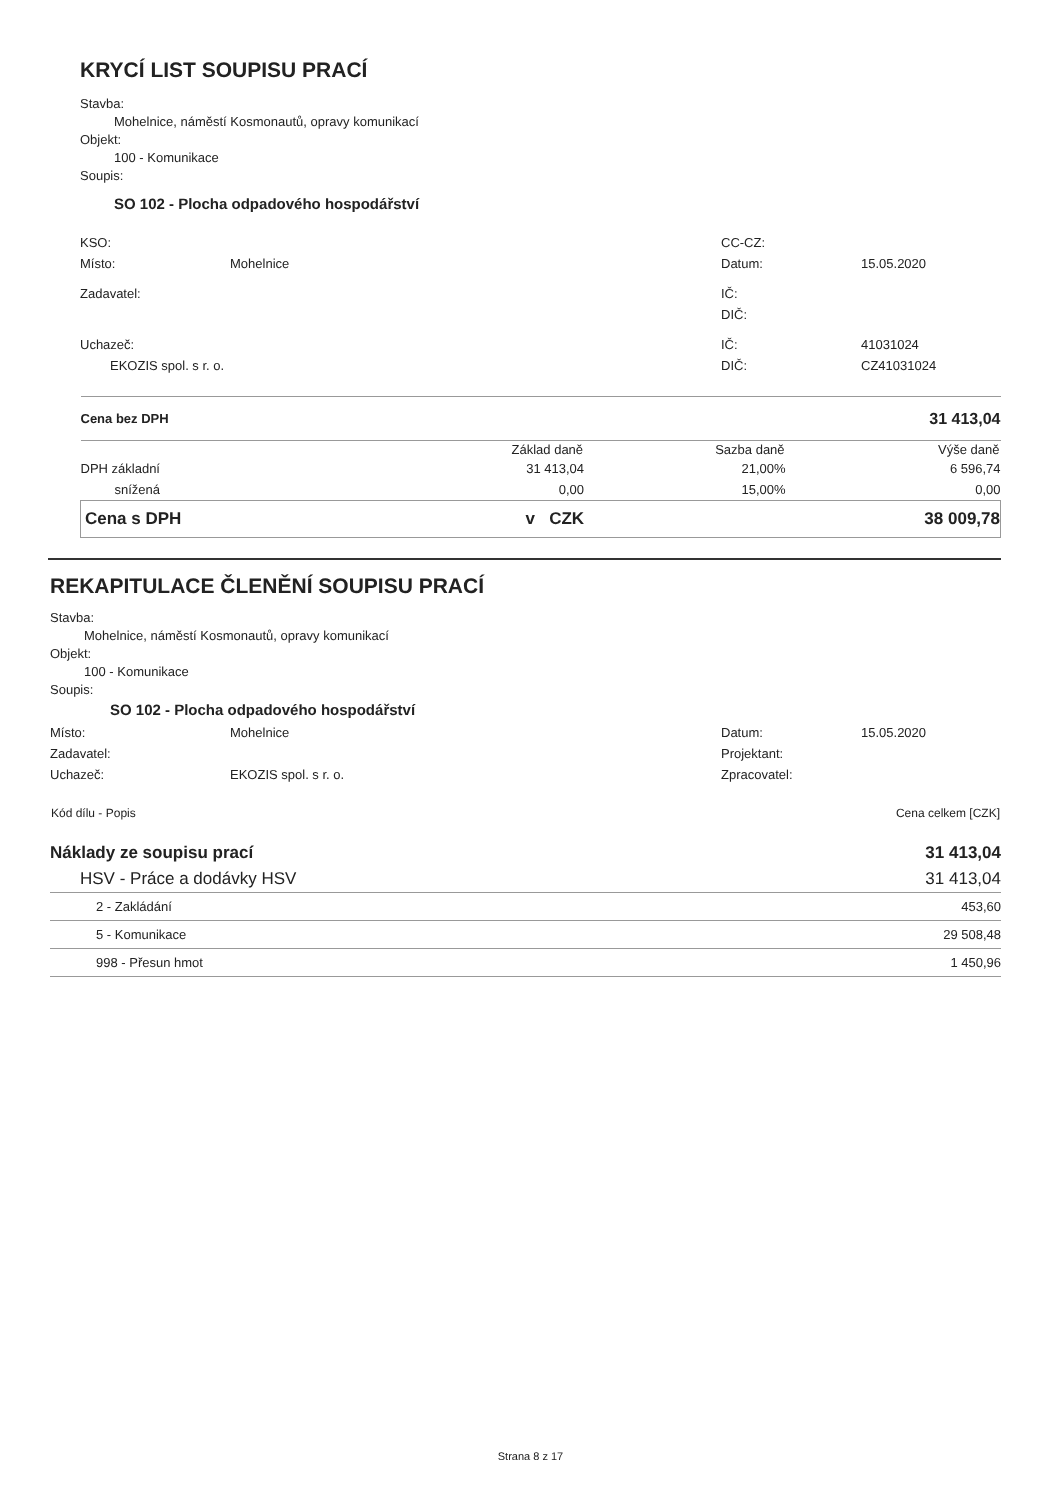KRYCÍ LIST SOUPISU PRACÍ
Stavba:
Mohelnice, náměstí Kosmonautů, opravy komunikací
Objekt:
100 - Komunikace
Soupis:
SO 102 - Plocha odpadového hospodářství
| KSO: | | CC-CZ: | |
| Místo: | Mohelnice | Datum: | 15.05.2020 |
| Zadavatel: | | IČ: | |
| | | DIČ: | |
| Uchazeč: | | IČ: | 41031024 |
| EKOZIS spol. s r. o. | | DIČ: | CZ41031024 |
| Cena bez DPH | | | 31 413,04 |
| | Základ daně | Sazba daně | Výše daně |
| DPH základní | 31 413,04 | 21,00% | 6 596,74 |
| snížená | 0,00 | 15,00% | 0,00 |
| Cena s DPH | v CZK | | 38 009,78 |
REKAPITULACE ČLENĚNÍ SOUPISU PRACÍ
Stavba:
Mohelnice, náměstí Kosmonautů, opravy komunikací
Objekt:
100 - Komunikace
Soupis:
SO 102 - Plocha odpadového hospodářství
| Místo: | Mohelnice | Datum: | 15.05.2020 |
| Zadavatel: | | Projektant: | |
| Uchazeč: | EKOZIS spol. s r. o. | Zpracovatel: | |
| Kód dílu - Popis | Cena celkem [CZK] |
| --- | --- |
| Náklady ze soupisu prací | 31 413,04 |
| HSV - Práce a dodávky HSV | 31 413,04 |
| 2 - Zakládání | 453,60 |
| 5 - Komunikace | 29 508,48 |
| 998 - Přesun hmot | 1 450,96 |
Strana 8 z 17